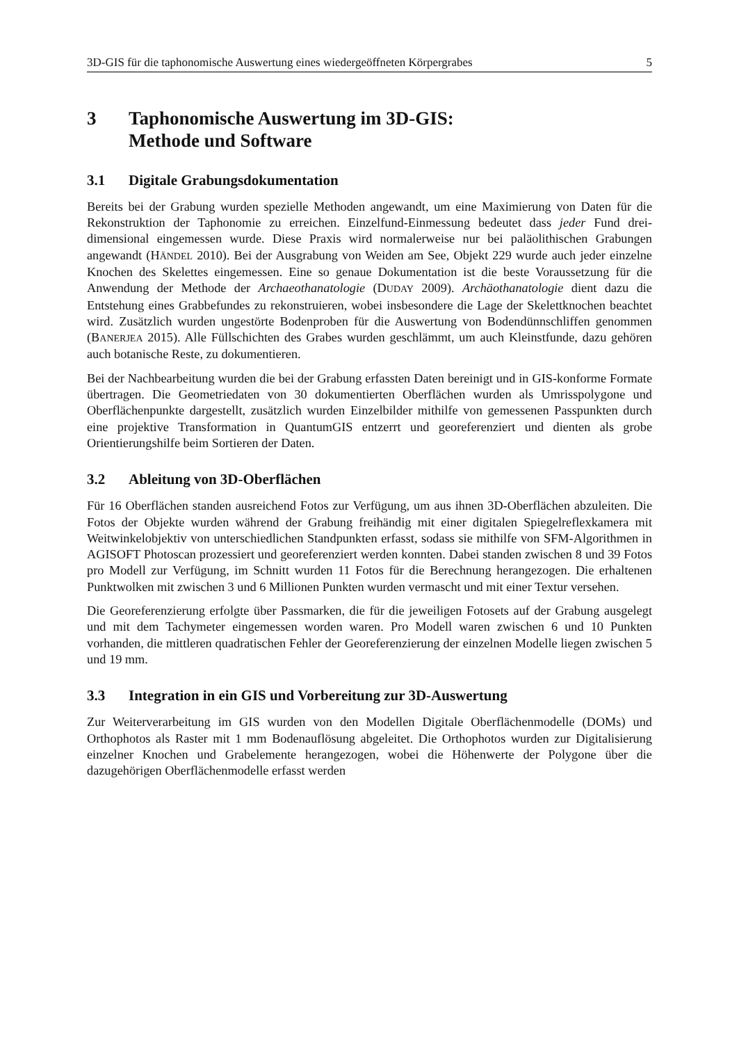3D-GIS für die taphonomische Auswertung eines wiedergeöffneten Körpergrabes 5
3 Taphonomische Auswertung im 3D-GIS:
Methode und Software
3.1 Digitale Grabungsdokumentation
Bereits bei der Grabung wurden spezielle Methoden angewandt, um eine Maximierung von Daten für die Rekonstruktion der Taphonomie zu erreichen. Einzelfund-Einmessung bedeutet dass jeder Fund drei-dimensional eingemessen wurde. Diese Praxis wird normalerweise nur bei paläolithischen Grabungen angewandt (HÄNDEL 2010). Bei der Ausgrabung von Weiden am See, Objekt 229 wurde auch jeder einzelne Knochen des Skelettes eingemessen. Eine so genaue Dokumentation ist die beste Voraussetzung für die Anwendung der Methode der Archaeothanatologie (DUDAY 2009). Archäothanatologie dient dazu die Entstehung eines Grabbefundes zu rekonstruieren, wobei insbesondere die Lage der Skelettknochen beachtet wird. Zusätzlich wurden ungestörte Bodenproben für die Auswertung von Bodendünnschliffen genommen (BANERJEA 2015). Alle Füllschichten des Grabes wurden geschlämmt, um auch Kleinstfunde, dazu gehören auch botanische Reste, zu dokumentieren.
Bei der Nachbearbeitung wurden die bei der Grabung erfassten Daten bereinigt und in GIS-konforme Formate übertragen. Die Geometriedaten von 30 dokumentierten Oberflächen wurden als Umrisspolygone und Oberflächenpunkte dargestellt, zusätzlich wurden Einzelbilder mithilfe von gemessenen Passpunkten durch eine projektive Transformation in QuantumGIS entzerrt und georeferenziert und dienten als grobe Orientierungshilfe beim Sortieren der Daten.
3.2 Ableitung von 3D-Oberflächen
Für 16 Oberflächen standen ausreichend Fotos zur Verfügung, um aus ihnen 3D-Oberflächen abzuleiten. Die Fotos der Objekte wurden während der Grabung freihändig mit einer digitalen Spiegelreflexkamera mit Weitwinkelobjektiv von unterschiedlichen Standpunkten erfasst, sodass sie mithilfe von SFM-Algorithmen in AGISOFT Photoscan prozessiert und georeferenziert werden konnten. Dabei standen zwischen 8 und 39 Fotos pro Modell zur Verfügung, im Schnitt wurden 11 Fotos für die Berechnung herangezogen. Die erhaltenen Punktwolken mit zwischen 3 und 6 Millionen Punkten wurden vermascht und mit einer Textur versehen.
Die Georeferenzierung erfolgte über Passmarken, die für die jeweiligen Fotosets auf der Grabung ausgelegt und mit dem Tachymeter eingemessen worden waren. Pro Modell waren zwischen 6 und 10 Punkten vorhanden, die mittleren quadratischen Fehler der Georeferenzierung der einzelnen Modelle liegen zwischen 5 und 19 mm.
3.3 Integration in ein GIS und Vorbereitung zur 3D-Auswertung
Zur Weiterverarbeitung im GIS wurden von den Modellen Digitale Oberflächenmodelle (DOMs) und Orthophotos als Raster mit 1 mm Bodenauflösung abgeleitet. Die Orthophotos wurden zur Digitalisierung einzelner Knochen und Grabelemente herangezogen, wobei die Höhenwerte der Polygone über die dazugehörigen Oberflächenmodelle erfasst werden